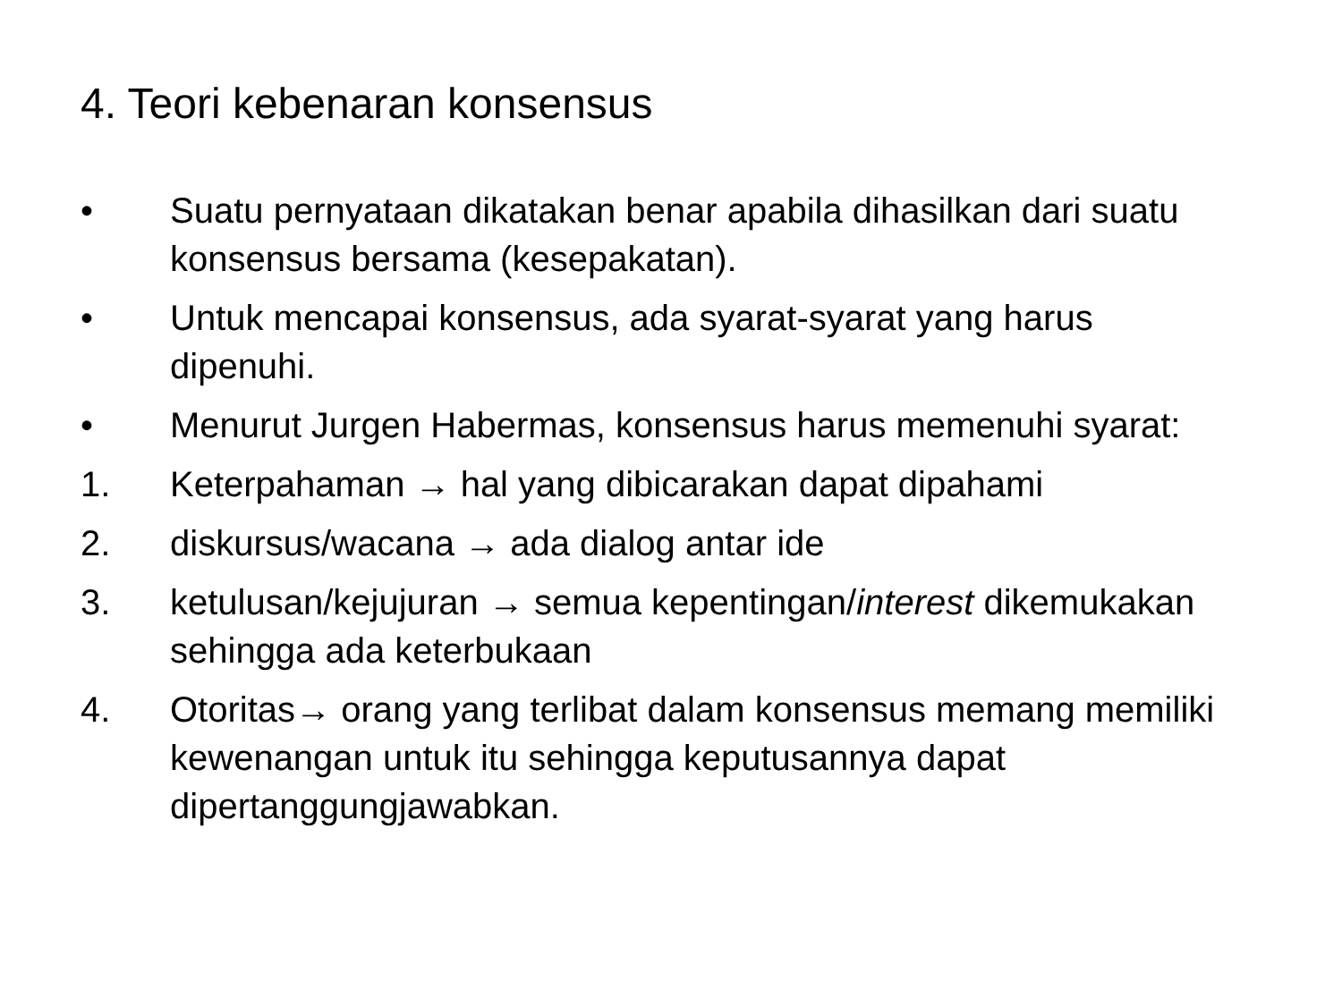4. Teori kebenaran konsensus
• Suatu pernyataan dikatakan benar apabila dihasilkan dari suatu konsensus bersama (kesepakatan).
• Untuk mencapai konsensus, ada syarat-syarat yang harus dipenuhi.
• Menurut Jurgen Habermas, konsensus harus memenuhi syarat:
1. Keterpahaman → hal yang dibicarakan dapat dipahami
2. diskursus/wacana → ada dialog antar ide
3. ketulusan/kejujuran → semua kepentingan/interest dikemukakan sehingga ada keterbukaan
4. Otoritas→ orang yang terlibat dalam konsensus memang memiliki kewenangan untuk itu sehingga keputusannya dapat dipertanggungjawabkan.